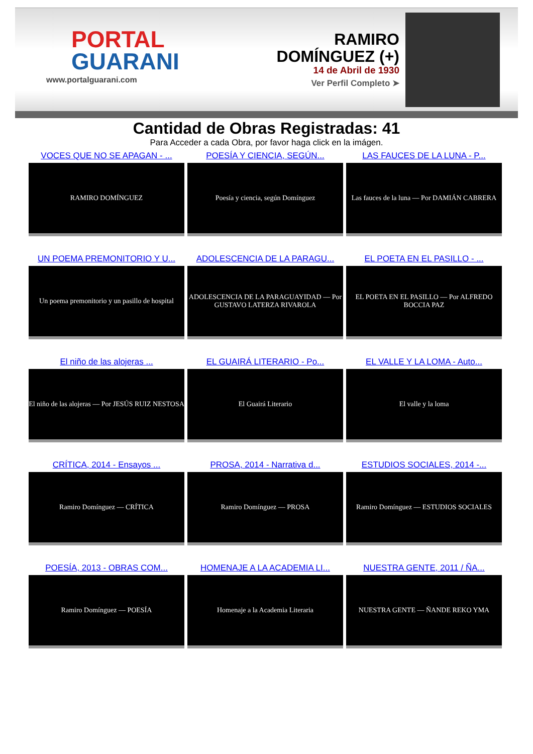PORTAL
GUARANI
www.portalguarani.com
RAMIRO
DOMÍNGUEZ (+)
14 de Abril de 1930
Ver Perfil Completo ➤
Cantidad de Obras Registradas: 41
Para Acceder a cada Obra, por favor haga click en la imágen.
VOCES QUE NO SE APAGAN - ...
RAMIRO DOMÍNGUEZ
POESÍA Y CIENCIA, SEGÚN...
Poesía y ciencia, según Domínguez
LAS FAUCES DE LA LUNA - P...
Las fauces de la luna — Por DAMIÁN CABRERA
UN POEMA PREMONITORIO Y U...
Un poema premonitorio y un pasillo de hospital
ADOLESCENCIA DE LA PARAGU...
ADOLESCENCIA DE LA PARAGUAYIDAD — Por GUSTAVO LATERZA RIVAROLA
EL POETA EN EL PASILLO - ...
EL POETA EN EL PASILLO — Por ALFREDO BOCCIA PAZ
El niño de las alojeras ...
El niño de las alojeras — Por JESÚS RUIZ NESTOSA
EL GUAIRÁ LITERARIO - Po...
El Guairá Literario
EL VALLE Y LA LOMA - Auto...
El valle y la loma
CRÍTICA, 2014 - Ensayos ...
Ramiro Domínguez — CRÍTICA
PROSA, 2014 - Narrativa d...
Ramiro Domínguez — PROSA
ESTUDIOS SOCIALES, 2014 -...
Ramiro Domínguez — ESTUDIOS SOCIALES
POESÍA, 2013 - OBRAS COM...
Ramiro Domínguez — POESÍA
HOMENAJE A LA ACADEMIA LI...
Homenaje a la Academia Literaria
NUESTRA GENTE, 2011 / ÑA...
NUESTRA GENTE — ÑANDE REKO YMA